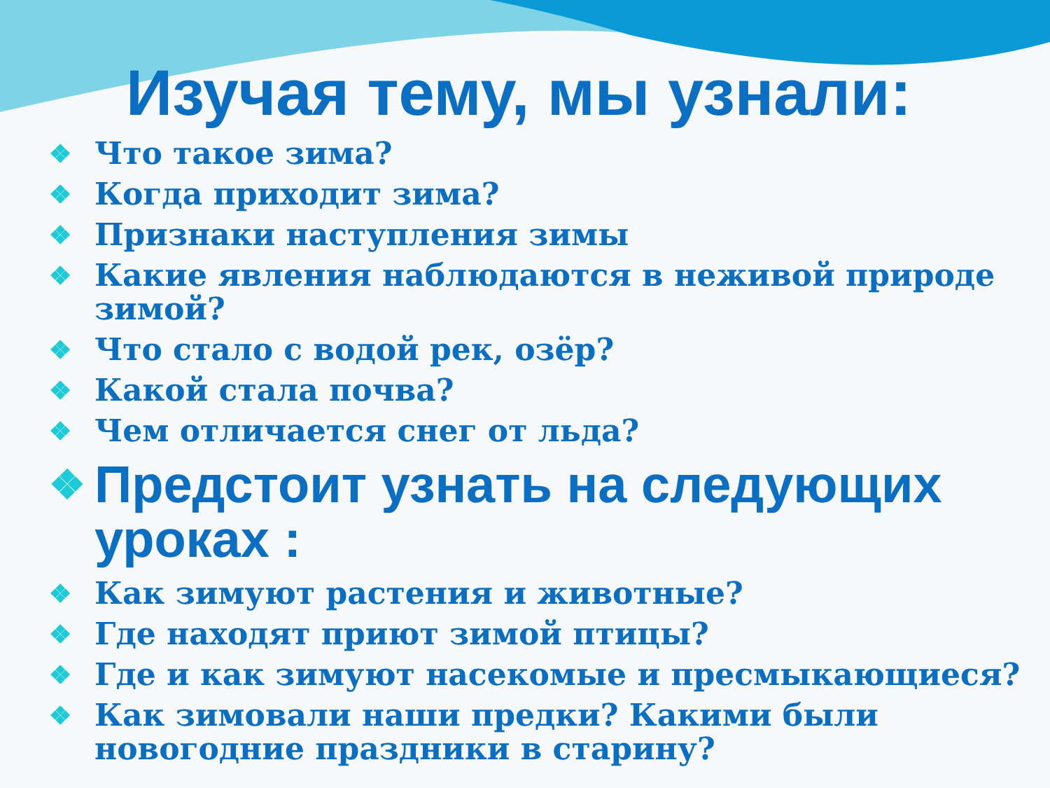Изучая тему, мы узнали:
❖ Что такое зима?
❖ Когда приходит зима?
❖ Признаки наступления зимы
❖ Какие явления наблюдаются в неживой природе зимой?
❖ Что стало с водой рек, озёр?
❖ Какой стала почва?
❖ Чем отличается снег от льда?
❖ Предстоит узнать на следующих уроках :
❖ Как зимуют растения и животные?
❖ Где находят приют зимой птицы?
❖ Где и как зимуют насекомые и пресмыкающиеся?
❖ Как зимовали наши предки? Какими были новогодние праздники в старину?